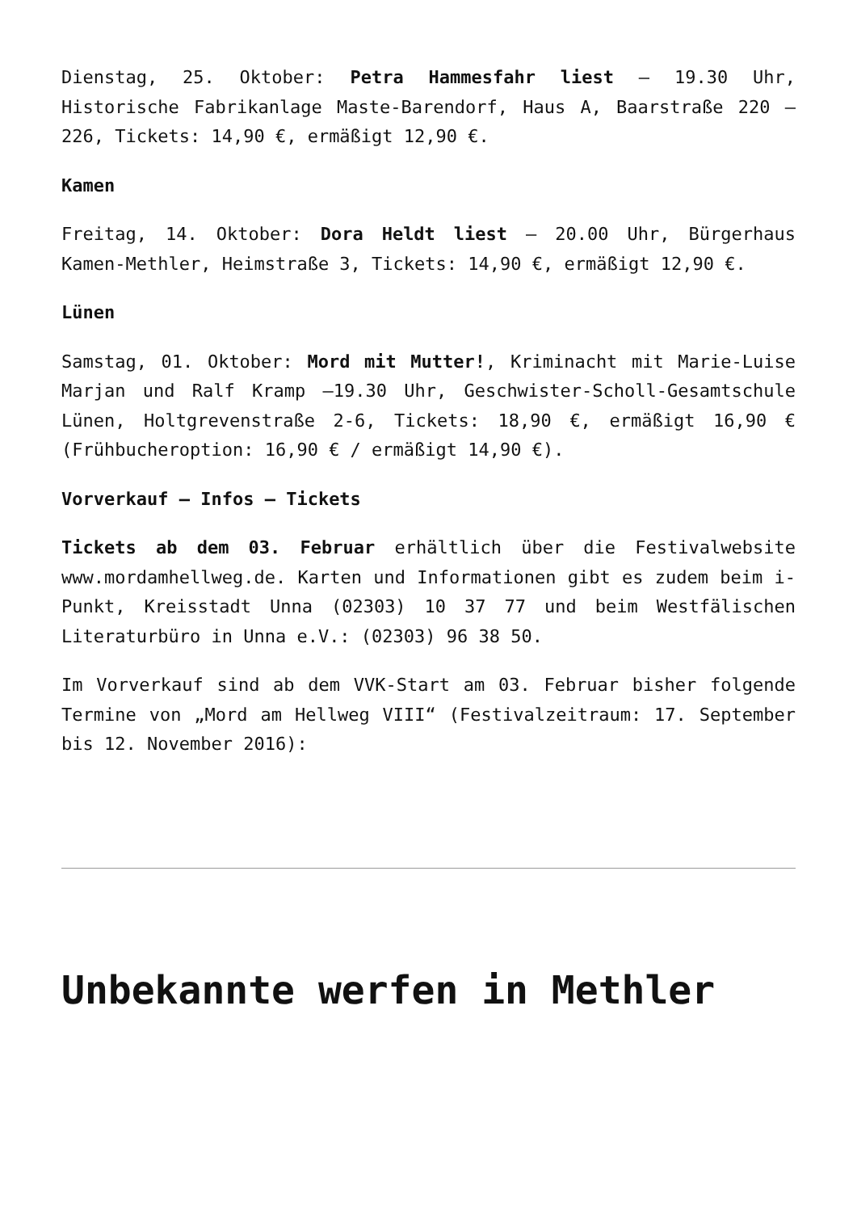Dienstag, 25. Oktober: Petra Hammesfahr liest – 19.30 Uhr, Historische Fabrikanlage Maste-Barendorf, Haus A, Baarstraße 220 – 226, Tickets: 14,90 €, ermäßigt 12,90 €.
Kamen
Freitag, 14. Oktober: Dora Heldt liest – 20.00 Uhr, Bürgerhaus Kamen-Methler, Heimstraße 3, Tickets: 14,90 €, ermäßigt 12,90 €.
Lünen
Samstag, 01. Oktober: Mord mit Mutter!, Kriminacht mit Marie-Luise Marjan und Ralf Kramp –19.30 Uhr, Geschwister-Scholl-Gesamtschule Lünen, Holtgrevenstraße 2-6, Tickets: 18,90 €, ermäßigt 16,90 € (Frühbucheroption: 16,90 € / ermäßigt 14,90 €).
Vorverkauf – Infos – Tickets
Tickets ab dem 03. Februar erhältlich über die Festivalwebsite www.mordamhellweg.de. Karten und Informationen gibt es zudem beim i-Punkt, Kreisstadt Unna (02303) 10 37 77 und beim Westfälischen Literaturbüro in Unna e.V.: (02303) 96 38 50.
Im Vorverkauf sind ab dem VVK-Start am 03. Februar bisher folgende Termine von „Mord am Hellweg VIII“ (Festivalzeitraum: 17. September bis 12. November 2016):
Unbekannte werfen in Methler